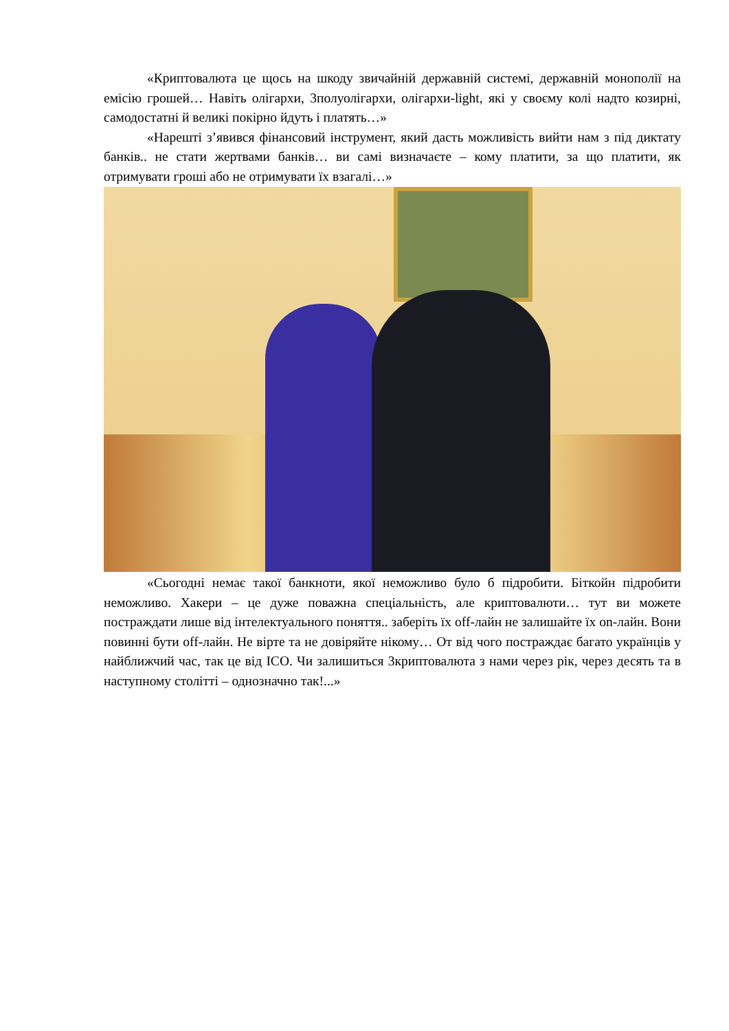«Криптовалюта це щось на шкоду звичайній державній системі, державній монополії на емісію грошей… Навіть олігархи, 3полуолігархи, олігархи-light, які у своєму колі надто козирні, самодостатні й великі покірно йдуть і платять…»
«Нарешті з’явився фінансовий інструмент, який дасть можливість вийти нам з під диктату банків.. не стати жертвами банків… ви самі визначаєте – кому платити, за що платити, як отримувати гроші або не отримувати їх взагалі…»
«Сьогодні немає такої банкноти, якої неможливо було б підробити. Біткойн підробити неможливо. Хакери – це дуже поважна спеціальність, але криптовалюти… тут ви можете постраждати лише від інтелектуального поняття.. заберіть їх off-лайн не залишайте їх on-лайн. Вони повинні бути off-лайн. Не вірте та не довіряйте нікому… От від чого постраждає багато українців у найближчий час, так це від ICO. Чи залишиться 3криптовалюта з нами через рік, через десять та в наступному столітті – однозначно так!...»